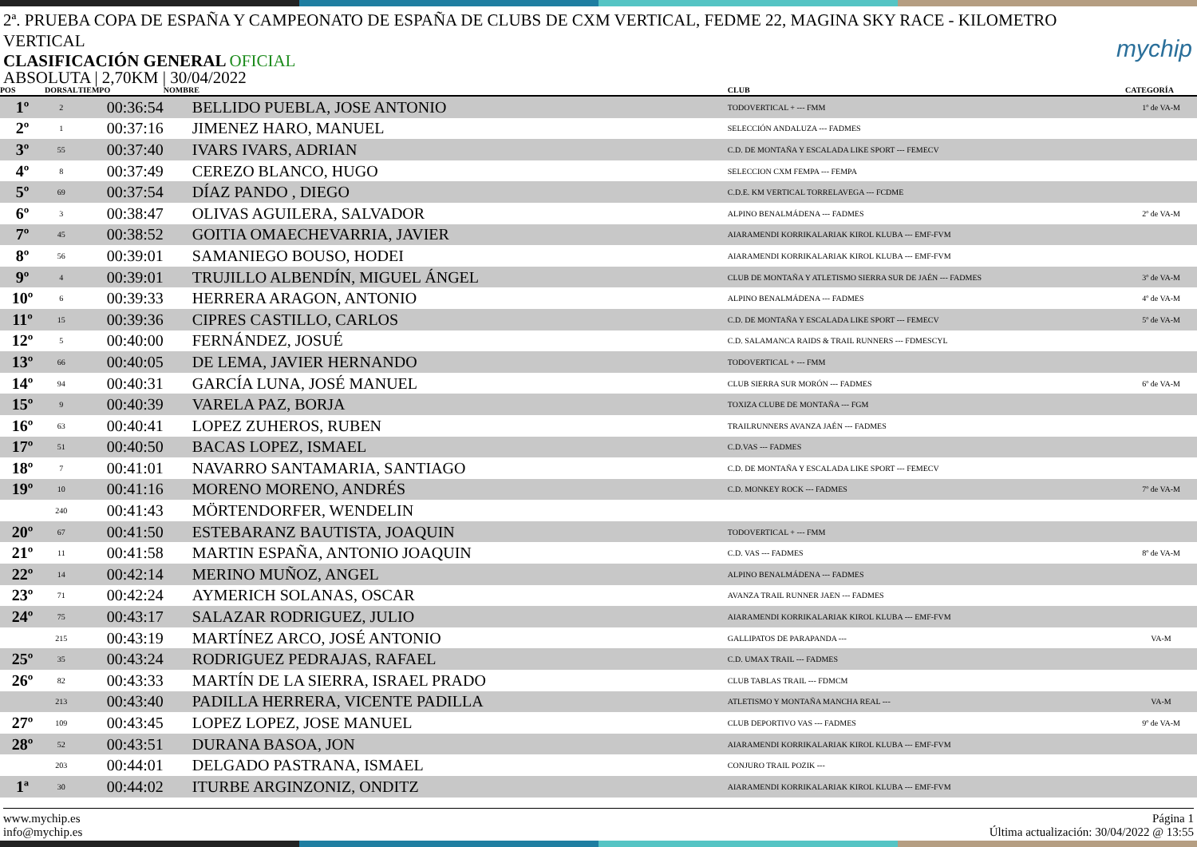2ª. PRUEBA COPA DE ESPAÑA Y CAMPEONATO DE ESPAÑA DE CLUBS DE CXM VERTICAL, FEDME 22, MAGINA SKY RACE - KILOMETRO VERTICAL
mychip
CLASIFICACIÓN GENERAL OFICIAL
ABSOLUTA | 2,70KM | 30/04/2022
| POS | DORSAL | TIEMPO | NOMBRE | CLUB | CATEGORÍA |
| --- | --- | --- | --- | --- | --- |
| 1º | 2 | 00:36:54 | BELLIDO PUEBLA, JOSE ANTONIO | TODOVERTICAL + --- FMM | 1º de VA-M |
| 2º | 1 | 00:37:16 | JIMENEZ HARO, MANUEL | SELECCIÓN ANDALUZA --- FADMES | |
| 3º | 55 | 00:37:40 | IVARS IVARS, ADRIAN | C.D. DE MONTAÑA Y ESCALADA LIKE SPORT --- FEMECV | |
| 4º | 8 | 00:37:49 | CEREZO BLANCO, HUGO | SELECCION CXM FEMPA --- FEMPA | |
| 5º | 69 | 00:37:54 | DÍAZ PANDO , DIEGO | C.D.E. KM VERTICAL TORRELAVEGA --- FCDME | |
| 6º | 3 | 00:38:47 | OLIVAS AGUILERA, SALVADOR | ALPINO BENALMÁDENA --- FADMES | 2º de VA-M |
| 7º | 45 | 00:38:52 | GOITIA OMAECHEVARRIA, JAVIER | AIARAMENDI KORRIKALARIAK KIROL KLUBA --- EMF-FVM | |
| 8º | 56 | 00:39:01 | SAMANIEGO BOUSO, HODEI | AIARAMENDI KORRIKALARIAK KIROL KLUBA --- EMF-FVM | |
| 9º | 4 | 00:39:01 | TRUJILLO ALBENDÍN, MIGUEL ÁNGEL | CLUB DE MONTAÑA Y ATLETISMO SIERRA SUR DE JAÉN --- FADMES | 3º de VA-M |
| 10º | 6 | 00:39:33 | HERRERA ARAGON, ANTONIO | ALPINO BENALMÁDENA --- FADMES | 4º de VA-M |
| 11º | 15 | 00:39:36 | CIPRES CASTILLO, CARLOS | C.D. DE MONTAÑA Y ESCALADA LIKE SPORT --- FEMECV | 5º de VA-M |
| 12º | 5 | 00:40:00 | FERNÁNDEZ, JOSUÉ | C.D. SALAMANCA RAIDS & TRAIL RUNNERS --- FDMESCYL | |
| 13º | 66 | 00:40:05 | DE LEMA, JAVIER HERNANDO | TODOVERTICAL + --- FMM | |
| 14º | 94 | 00:40:31 | GARCÍA LUNA, JOSÉ MANUEL | CLUB SIERRA SUR MORÓN --- FADMES | 6º de VA-M |
| 15º | 9 | 00:40:39 | VARELA PAZ, BORJA | TOXIZA CLUBE DE MONTAÑA --- FGM | |
| 16º | 63 | 00:40:41 | LOPEZ ZUHEROS, RUBEN | TRAILRUNNERS AVANZA JAÉN --- FADMES | |
| 17º | 51 | 00:40:50 | BACAS LOPEZ, ISMAEL | C.D.VAS --- FADMES | |
| 18º | 7 | 00:41:01 | NAVARRO SANTAMARIA, SANTIAGO | C.D. DE MONTAÑA Y ESCALADA LIKE SPORT --- FEMECV | |
| 19º | 10 | 00:41:16 | MORENO MORENO, ANDRÉS | C.D. MONKEY ROCK --- FADMES | 7º de VA-M |
| | 240 | 00:41:43 | MÖRTENDORFER, WENDELIN | | |
| 20º | 67 | 00:41:50 | ESTEBARANZ BAUTISTA, JOAQUIN | TODOVERTICAL + --- FMM | |
| 21º | 11 | 00:41:58 | MARTIN ESPAÑA, ANTONIO JOAQUIN | C.D. VAS --- FADMES | 8º de VA-M |
| 22º | 14 | 00:42:14 | MERINO MUÑOZ, ANGEL | ALPINO BENALMÁDENA --- FADMES | |
| 23º | 71 | 00:42:24 | AYMERICH SOLANAS, OSCAR | AVANZA TRAIL RUNNER JAEN --- FADMES | |
| 24º | 75 | 00:43:17 | SALAZAR RODRIGUEZ, JULIO | AIARAMENDI KORRIKALARIAK KIROL KLUBA --- EMF-FVM | |
| | 215 | 00:43:19 | MARTÍNEZ ARCO, JOSÉ ANTONIO | GALLIPATOS DE PARAPANDA --- | VA-M |
| 25º | 35 | 00:43:24 | RODRIGUEZ PEDRAJAS, RAFAEL | C.D. UMAX TRAIL --- FADMES | |
| 26º | 82 | 00:43:33 | MARTÍN DE LA SIERRA, ISRAEL PRADO | CLUB TABLAS TRAIL --- FDMCM | |
| | 213 | 00:43:40 | PADILLA HERRERA, VICENTE PADILLA | ATLETISMO Y MONTAÑA MANCHA REAL --- | VA-M |
| 27º | 109 | 00:43:45 | LOPEZ LOPEZ, JOSE MANUEL | CLUB DEPORTIVO VAS --- FADMES | 9º de VA-M |
| 28º | 52 | 00:43:51 | DURANA BASOA, JON | AIARAMENDI KORRIKALARIAK KIROL KLUBA --- EMF-FVM | |
| | 203 | 00:44:01 | DELGADO PASTRANA, ISMAEL | CONJURO TRAIL POZIK --- | |
| 1ª | 30 | 00:44:02 | ITURBE ARGINZONIZ, ONDITZ | AIARAMENDI KORRIKALARIAK KIROL KLUBA --- EMF-FVM | |
www.mychip.es
info@mychip.es
Página 1
Última actualización: 30/04/2022 @ 13:55